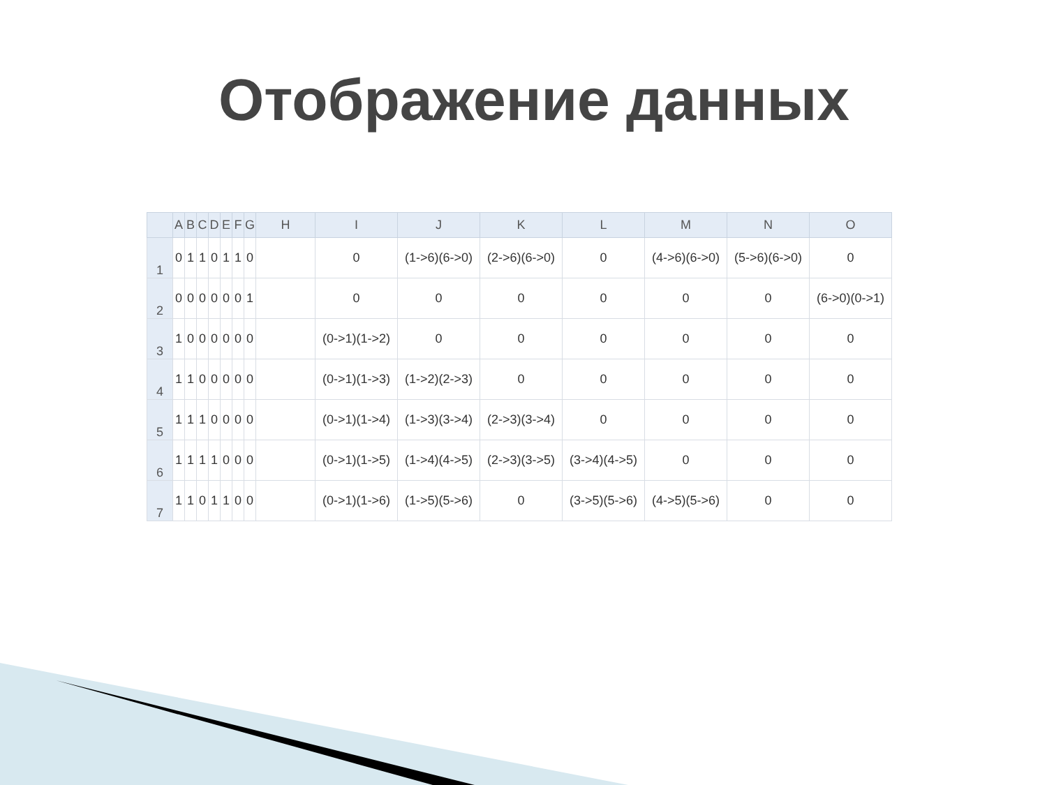Отображение данных
| | A | B | C | D | E | F | G | H | I | J | K | L | M | N | O |
| --- | --- | --- | --- | --- | --- | --- | --- | --- | --- | --- | --- | --- | --- | --- | --- |
| 1 | 0 | 1 | 1 | 0 | 1 | 1 | 0 | | 0 | (1->6)(6->0) | (2->6)(6->0) | 0 | (4->6)(6->0) | (5->6)(6->0) | 0 |
| 2 | 0 | 0 | 0 | 0 | 0 | 0 | 1 | | 0 | 0 | 0 | 0 | 0 | 0 | (6->0)(0->1) |
| 3 | 1 | 0 | 0 | 0 | 0 | 0 | 0 | | (0->1)(1->2) | 0 | 0 | 0 | 0 | 0 | 0 |
| 4 | 1 | 1 | 0 | 0 | 0 | 0 | 0 | | (0->1)(1->3) | (1->2)(2->3) | 0 | 0 | 0 | 0 | 0 |
| 5 | 1 | 1 | 1 | 0 | 0 | 0 | 0 | | (0->1)(1->4) | (1->3)(3->4) | (2->3)(3->4) | 0 | 0 | 0 | 0 |
| 6 | 1 | 1 | 1 | 1 | 0 | 0 | 0 | | (0->1)(1->5) | (1->4)(4->5) | (2->3)(3->5) | (3->4)(4->5) | 0 | 0 | 0 |
| 7 | 1 | 1 | 0 | 1 | 1 | 0 | 0 | | (0->1)(1->6) | (1->5)(5->6) | 0 | (3->5)(5->6) | (4->5)(5->6) | 0 | 0 |